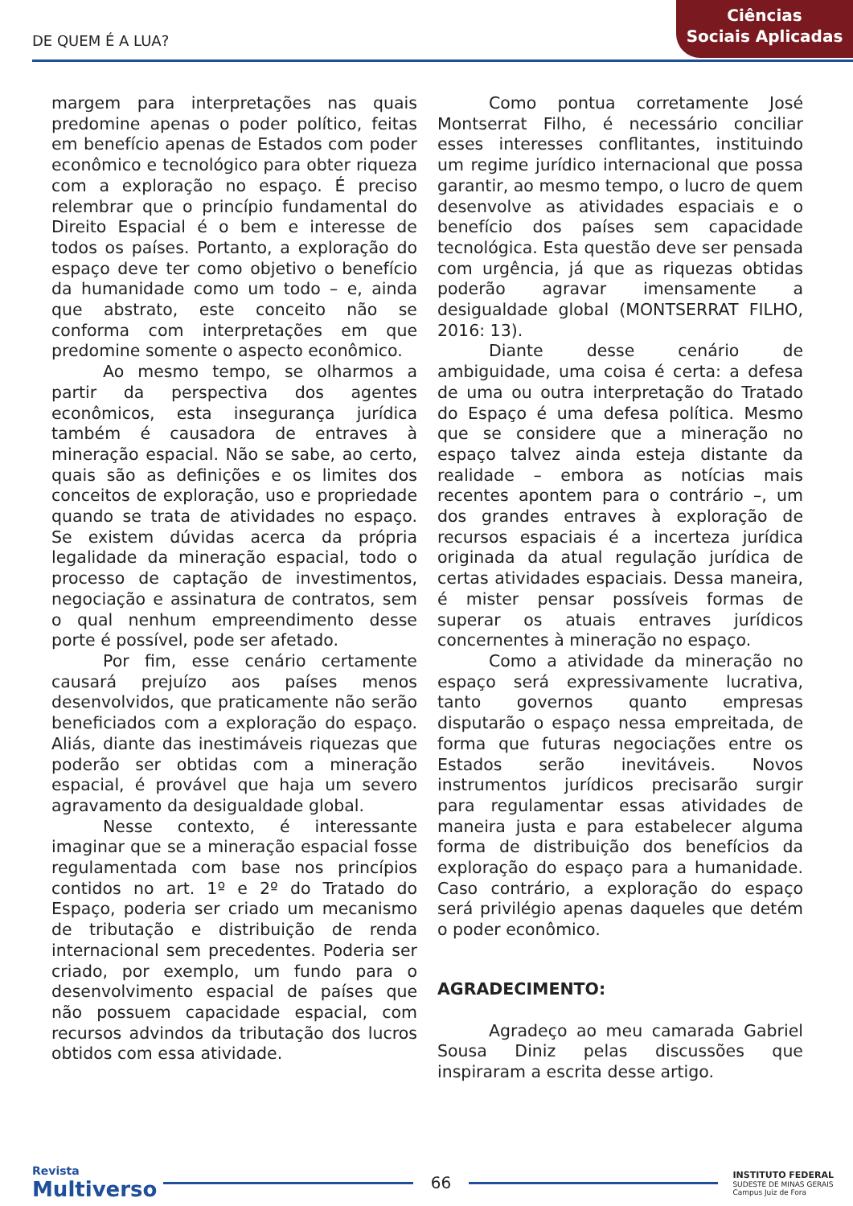DE QUEM É A LUA?
Ciências
Sociais Aplicadas
margem para interpretações nas quais predomine apenas o poder político, feitas em benefício apenas de Estados com poder econômico e tecnológico para obter riqueza com a exploração no espaço. É preciso relembrar que o princípio fundamental do Direito Espacial é o bem e interesse de todos os países. Portanto, a exploração do espaço deve ter como objetivo o benefício da humanidade como um todo – e, ainda que abstrato, este conceito não se conforma com interpretações em que predomine somente o aspecto econômico.
Ao mesmo tempo, se olharmos a partir da perspectiva dos agentes econômicos, esta insegurança jurídica também é causadora de entraves à mineração espacial. Não se sabe, ao certo, quais são as definições e os limites dos conceitos de exploração, uso e propriedade quando se trata de atividades no espaço. Se existem dúvidas acerca da própria legalidade da mineração espacial, todo o processo de captação de investimentos, negociação e assinatura de contratos, sem o qual nenhum empreendimento desse porte é possível, pode ser afetado.
Por fim, esse cenário certamente causará prejuízo aos países menos desenvolvidos, que praticamente não serão beneficiados com a exploração do espaço. Aliás, diante das inestimáveis riquezas que poderão ser obtidas com a mineração espacial, é provável que haja um severo agravamento da desigualdade global.
Nesse contexto, é interessante imaginar que se a mineração espacial fosse regulamentada com base nos princípios contidos no art. 1º e 2º do Tratado do Espaço, poderia ser criado um mecanismo de tributação e distribuição de renda internacional sem precedentes. Poderia ser criado, por exemplo, um fundo para o desenvolvimento espacial de países que não possuem capacidade espacial, com recursos advindos da tributação dos lucros obtidos com essa atividade.
Como pontua corretamente José Montserrat Filho, é necessário conciliar esses interesses conflitantes, instituindo um regime jurídico internacional que possa garantir, ao mesmo tempo, o lucro de quem desenvolve as atividades espaciais e o benefício dos países sem capacidade tecnológica. Esta questão deve ser pensada com urgência, já que as riquezas obtidas poderão agravar imensamente a desigualdade global (MONTSERRAT FILHO, 2016: 13).
Diante desse cenário de ambiguidade, uma coisa é certa: a defesa de uma ou outra interpretação do Tratado do Espaço é uma defesa política. Mesmo que se considere que a mineração no espaço talvez ainda esteja distante da realidade – embora as notícias mais recentes apontem para o contrário –, um dos grandes entraves à exploração de recursos espaciais é a incerteza jurídica originada da atual regulação jurídica de certas atividades espaciais. Dessa maneira, é mister pensar possíveis formas de superar os atuais entraves jurídicos concernentes à mineração no espaço.
Como a atividade da mineração no espaço será expressivamente lucrativa, tanto governos quanto empresas disputarão o espaço nessa empreitada, de forma que futuras negociações entre os Estados serão inevitáveis. Novos instrumentos jurídicos precisarão surgir para regulamentar essas atividades de maneira justa e para estabelecer alguma forma de distribuição dos benefícios da exploração do espaço para a humanidade. Caso contrário, a exploração do espaço será privilégio apenas daqueles que detém o poder econômico.
AGRADECIMENTO:
Agradeço ao meu camarada Gabriel Sousa Diniz pelas discussões que inspiraram a escrita desse artigo.
Revista
Multiverso
66
INSTITUTO FEDERAL
SUDESTE DE MINAS GERAIS
Campus Juiz de Fora